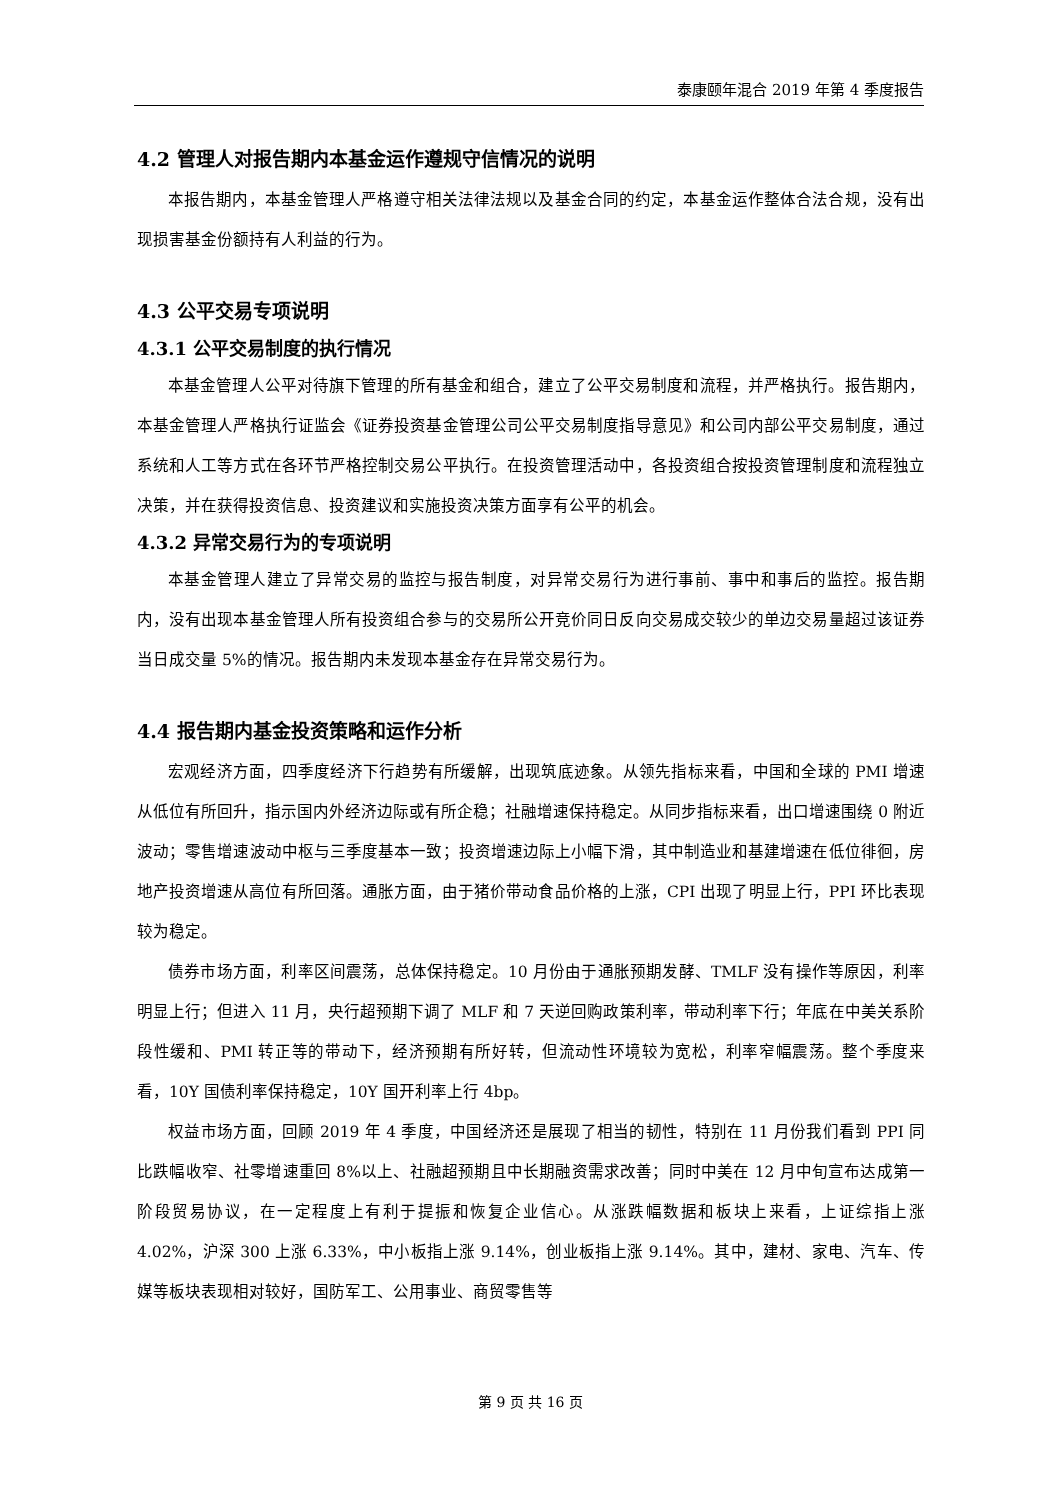泰康颐年混合 2019 年第 4 季度报告
4.2 管理人对报告期内本基金运作遵规守信情况的说明
本报告期内，本基金管理人严格遵守相关法律法规以及基金合同的约定，本基金运作整体合法合规，没有出现损害基金份额持有人利益的行为。
4.3 公平交易专项说明
4.3.1 公平交易制度的执行情况
本基金管理人公平对待旗下管理的所有基金和组合，建立了公平交易制度和流程，并严格执行。报告期内，本基金管理人严格执行证监会《证券投资基金管理公司公平交易制度指导意见》和公司内部公平交易制度，通过系统和人工等方式在各环节严格控制交易公平执行。在投资管理活动中，各投资组合按投资管理制度和流程独立决策，并在获得投资信息、投资建议和实施投资决策方面享有公平的机会。
4.3.2 异常交易行为的专项说明
本基金管理人建立了异常交易的监控与报告制度，对异常交易行为进行事前、事中和事后的监控。报告期内，没有出现本基金管理人所有投资组合参与的交易所公开竞价同日反向交易成交较少的单边交易量超过该证券当日成交量 5%的情况。报告期内未发现本基金存在异常交易行为。
4.4 报告期内基金投资策略和运作分析
宏观经济方面，四季度经济下行趋势有所缓解，出现筑底迹象。从领先指标来看，中国和全球的 PMI 增速从低位有所回升，指示国内外经济边际或有所企稳；社融增速保持稳定。从同步指标来看，出口增速围绕 0 附近波动；零售增速波动中枢与三季度基本一致；投资增速边际上小幅下滑，其中制造业和基建增速在低位徘徊，房地产投资增速从高位有所回落。通胀方面，由于猪价带动食品价格的上涨，CPI 出现了明显上行，PPI 环比表现较为稳定。
债券市场方面，利率区间震荡，总体保持稳定。10 月份由于通胀预期发酵、TMLF 没有操作等原因，利率明显上行；但进入 11 月，央行超预期下调了 MLF 和 7 天逆回购政策利率，带动利率下行；年底在中美关系阶段性缓和、PMI 转正等的带动下，经济预期有所好转，但流动性环境较为宽松，利率窄幅震荡。整个季度来看，10Y 国债利率保持稳定，10Y 国开利率上行 4bp。
权益市场方面，回顾 2019 年 4 季度，中国经济还是展现了相当的韧性，特别在 11 月份我们看到 PPI 同比跌幅收窄、社零增速重回 8%以上、社融超预期且中长期融资需求改善；同时中美在 12 月中旬宣布达成第一阶段贸易协议，在一定程度上有利于提振和恢复企业信心。从涨跌幅数据和板块上来看，上证综指上涨 4.02%，沪深 300 上涨 6.33%，中小板指上涨 9.14%，创业板指上涨 9.14%。其中，建材、家电、汽车、传媒等板块表现相对较好，国防军工、公用事业、商贸零售等
第 9 页 共 16 页